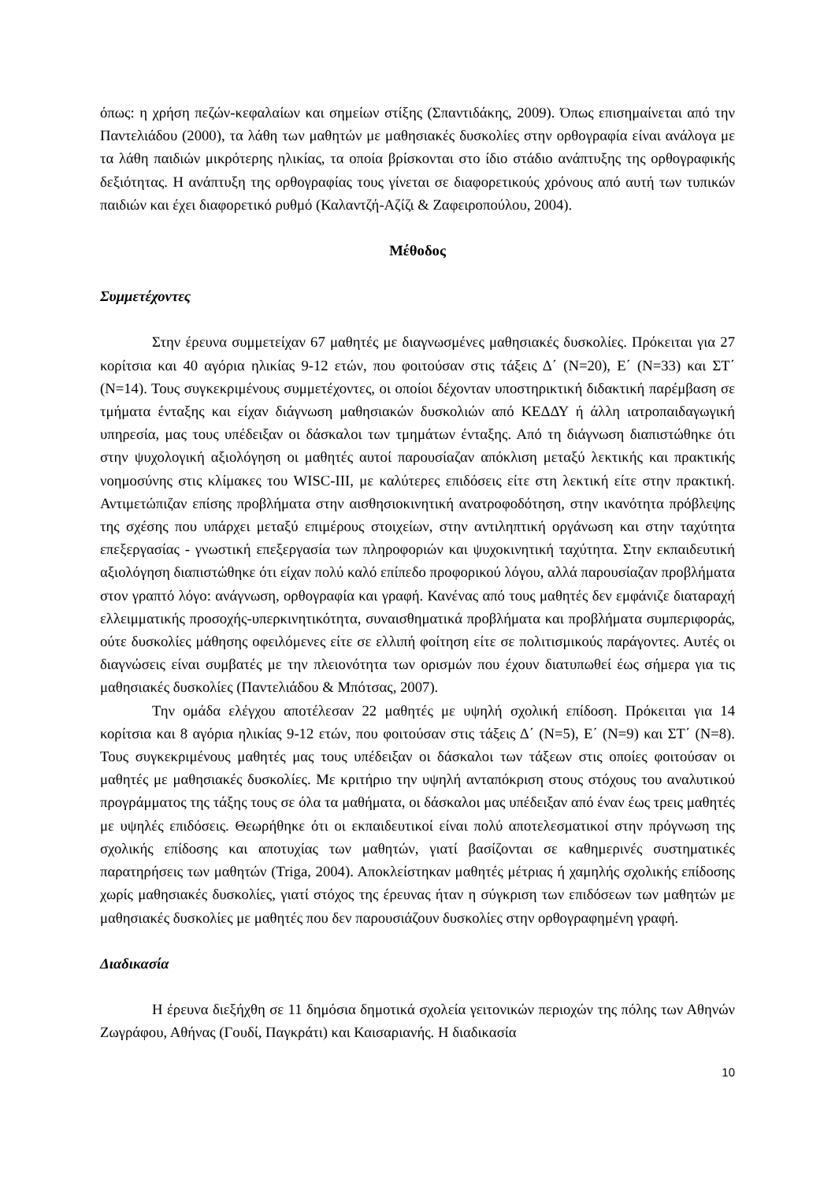όπως: η χρήση πεζών-κεφαλαίων και σημείων στίξης (Σπαντιδάκης, 2009). Όπως επισημαίνεται από την Παντελιάδου (2000), τα λάθη των μαθητών με μαθησιακές δυσκολίες στην ορθογραφία είναι ανάλογα με τα λάθη παιδιών μικρότερης ηλικίας, τα οποία βρίσκονται στο ίδιο στάδιο ανάπτυξης της ορθογραφικής δεξιότητας. Η ανάπτυξη της ορθογραφίας τους γίνεται σε διαφορετικούς χρόνους από αυτή των τυπικών παιδιών και έχει διαφορετικό ρυθμό (Καλαντζή-Αζίζι & Ζαφειροπούλου, 2004).
Μέθοδος
Συμμετέχοντες
Στην έρευνα συμμετείχαν 67 μαθητές με διαγνωσμένες μαθησιακές δυσκολίες. Πρόκειται για 27 κορίτσια και 40 αγόρια ηλικίας 9-12 ετών, που φοιτούσαν στις τάξεις Δ΄ (Ν=20), Ε΄ (Ν=33) και ΣΤ΄ (Ν=14). Τους συγκεκριμένους συμμετέχοντες, οι οποίοι δέχονταν υποστηρικτική διδακτική παρέμβαση σε τμήματα ένταξης και είχαν διάγνωση μαθησιακών δυσκολιών από ΚΕΔΔΥ ή άλλη ιατροπαιδαγωγική υπηρεσία, μας τους υπέδειξαν οι δάσκαλοι των τμημάτων ένταξης. Από τη διάγνωση διαπιστώθηκε ότι στην ψυχολογική αξιολόγηση οι μαθητές αυτοί παρουσίαζαν απόκλιση μεταξύ λεκτικής και πρακτικής νοημοσύνης στις κλίμακες του WISC-III, με καλύτερες επιδόσεις είτε στη λεκτική είτε στην πρακτική. Αντιμετώπιζαν επίσης προβλήματα στην αισθησιοκινητική ανατροφοδότηση, στην ικανότητα πρόβλεψης της σχέσης που υπάρχει μεταξύ επιμέρους στοιχείων, στην αντιληπτική οργάνωση και στην ταχύτητα επεξεργασίας - γνωστική επεξεργασία των πληροφοριών και ψυχοκινητική ταχύτητα. Στην εκπαιδευτική αξιολόγηση διαπιστώθηκε ότι είχαν πολύ καλό επίπεδο προφορικού λόγου, αλλά παρουσίαζαν προβλήματα στον γραπτό λόγο: ανάγνωση, ορθογραφία και γραφή. Κανένας από τους μαθητές δεν εμφάνιζε διαταραχή ελλειμματικής προσοχής-υπερκινητικότητα, συναισθηματικά προβλήματα και προβλήματα συμπεριφοράς, ούτε δυσκολίες μάθησης οφειλόμενες είτε σε ελλιπή φοίτηση είτε σε πολιτισμικούς παράγοντες. Αυτές οι διαγνώσεις είναι συμβατές με την πλειονότητα των ορισμών που έχουν διατυπωθεί έως σήμερα για τις μαθησιακές δυσκολίες (Παντελιάδου & Μπότσας, 2007).
Την ομάδα ελέγχου αποτέλεσαν 22 μαθητές με υψηλή σχολική επίδοση. Πρόκειται για 14 κορίτσια και 8 αγόρια ηλικίας 9-12 ετών, που φοιτούσαν στις τάξεις Δ΄ (Ν=5), Ε΄ (Ν=9) και ΣΤ΄ (Ν=8). Τους συγκεκριμένους μαθητές μας τους υπέδειξαν οι δάσκαλοι των τάξεων στις οποίες φοιτούσαν οι μαθητές με μαθησιακές δυσκολίες. Με κριτήριο την υψηλή ανταπόκριση στους στόχους του αναλυτικού προγράμματος της τάξης τους σε όλα τα μαθήματα, οι δάσκαλοι μας υπέδειξαν από έναν έως τρεις μαθητές με υψηλές επιδόσεις. Θεωρήθηκε ότι οι εκπαιδευτικοί είναι πολύ αποτελεσματικοί στην πρόγνωση της σχολικής επίδοσης και αποτυχίας των μαθητών, γιατί βασίζονται σε καθημερινές συστηματικές παρατηρήσεις των μαθητών (Triga, 2004). Αποκλείστηκαν μαθητές μέτριας ή χαμηλής σχολικής επίδοσης χωρίς μαθησιακές δυσκολίες, γιατί στόχος της έρευνας ήταν η σύγκριση των επιδόσεων των μαθητών με μαθησιακές δυσκολίες με μαθητές που δεν παρουσιάζουν δυσκολίες στην ορθογραφημένη γραφή.
Διαδικασία
Η έρευνα διεξήχθη σε 11 δημόσια δημοτικά σχολεία γειτονικών περιοχών της πόλης των Αθηνών Ζωγράφου, Αθήνας (Γουδί, Παγκράτι) και Καισαριανής. Η διαδικασία
10